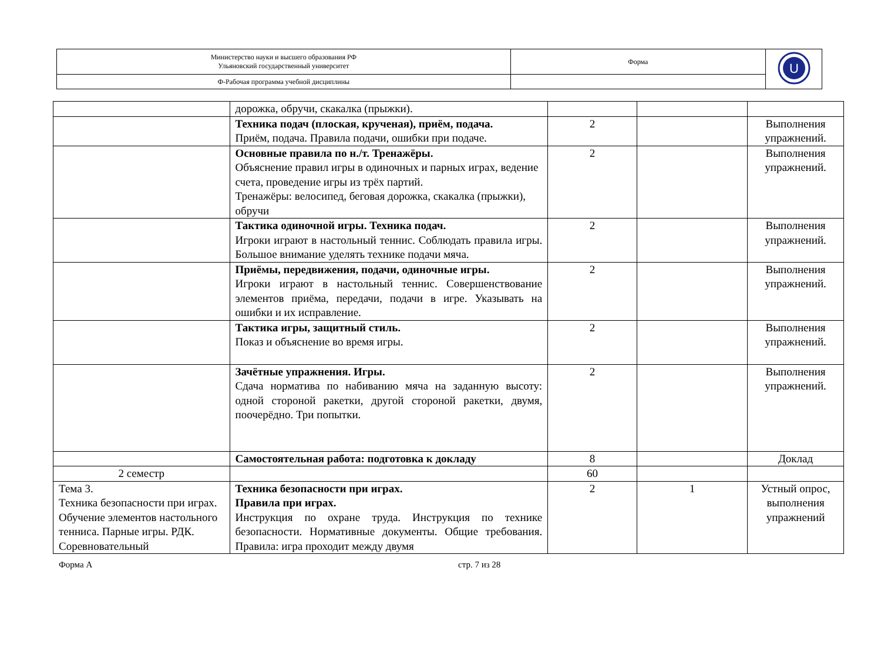| Министерство науки и высшего образования РФ Ульяновский государственный университет | Форма | U |
| Ф-Рабочая программа учебной дисциплины | | |
| | дорожка, обручи, скакалка (прыжки). | | | |
| | Техника подач (плоская, крученая), приём, подача. Приём, подача. Правила подачи, ошибки при подаче. | 2 | | Выполнения упражнений. |
| | Основные правила по н./т. Тренажёры. Объяснение правил игры в одиночных и парных играх, ведение счета, проведение игры из трёх партий. Тренажёры: велосипед, беговая дорожка, скакалка (прыжки), обручи | 2 | | Выполнения упражнений. |
| | Тактика одиночной игры. Техника подач. Игроки играют в настольный теннис. Соблюдать правила игры. Большое внимание уделять технике подачи мяча. | 2 | | Выполнения упражнений. |
| | Приёмы, передвижения, подачи, одиночные игры. Игроки играют в настольный теннис. Совершенствование элементов приёма, передачи, подачи в игре. Указывать на ошибки и их исправление. | 2 | | Выполнения упражнений. |
| | Тактика игры, защитный стиль. Показ и объяснение во время игры. | 2 | | Выполнения упражнений. |
| | Зачётные упражнения. Игры. Сдача норматива по набиванию мяча на заданную высоту: одной стороной ракетки, другой стороной ракетки, двумя, поочерёдно. Три попытки. | 2 | | Выполнения упражнений. |
| | Самостоятельная работа: подготовка к докладу | 8 | | Доклад |
| 2 семестр | | 60 | | |
| Тема 3. Техника безопасности при играх. Обучение элементов настольного тенниса. Парные игры. РДК. Соревновательный | Техника безопасности при играх. Правила при играх. Инструкция по охране труда. Инструкция по технике безопасности. Нормативные документы. Общие требования. Правила: игра проходит между двумя | 2 | 1 | Устный опрос, выполнения упражнений |
Форма А стр. 7 из 28